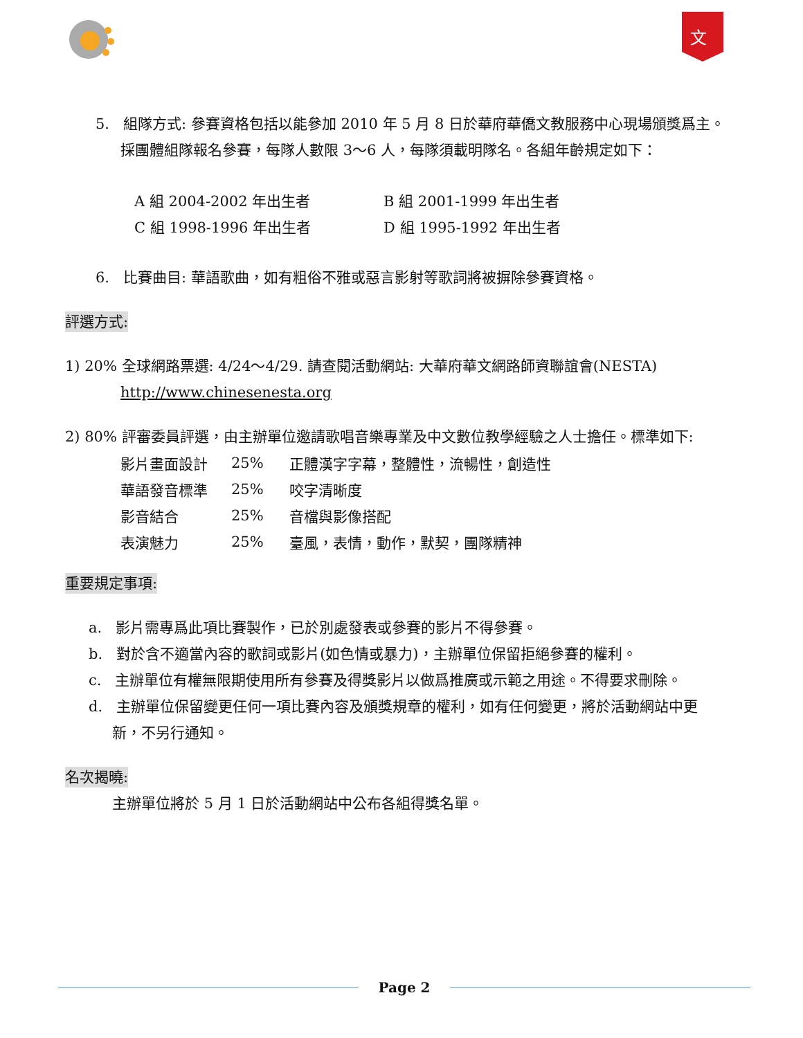文
5. 組隊方式: 參賽資格包括以能參加 2010 年 5 月 8 日於華府華僑文教服務中心現場頒獎爲主。
採團體組隊報名參賽，每隊人數限 3～6 人，每隊須載明隊名。各組年齡規定如下：
| A 組 2004-2002 年出生者 | B 組 2001-1999 年出生者 |
| C 組 1998-1996 年出生者 | D 組 1995-1992 年出生者 |
6. 比賽曲目: 華語歌曲，如有粗俗不雅或惡言影射等歌詞將被摒除參賽資格。
評選方式:
1) 20% 全球網路票選: 4/24～4/29. 請查閱活動網站: 大華府華文網路師資聯誼會(NESTA)
http://www.chinesenesta.org
2) 80% 評審委員評選，由主辦單位邀請歌唱音樂專業及中文數位教學經驗之人士擔任。標準如下:
| 影片畫面設計 | 25% | 正體漢字字幕，整體性，流暢性，創造性 |
| 華語發音標準 | 25% | 咬字清晰度 |
| 影音結合 | 25% | 音檔與影像搭配 |
| 表演魅力 | 25% | 臺風，表情，動作，默契，團隊精神 |
重要規定事項:
a. 影片需專爲此項比賽製作，已於別處發表或參賽的影片不得參賽。
b. 對於含不適當內容的歌詞或影片(如色情或暴力)，主辦單位保留拒絕參賽的權利。
c. 主辦單位有權無限期使用所有參賽及得獎影片以做爲推廣或示範之用途。不得要求刪除。
d. 主辦單位保留變更任何一項比賽內容及頒獎規章的權利，如有任何變更，將於活動網站中更
新，不另行通知。
名次揭曉:
主辦單位將於 5 月 1 日於活動網站中公布各組得獎名單。
Page 2